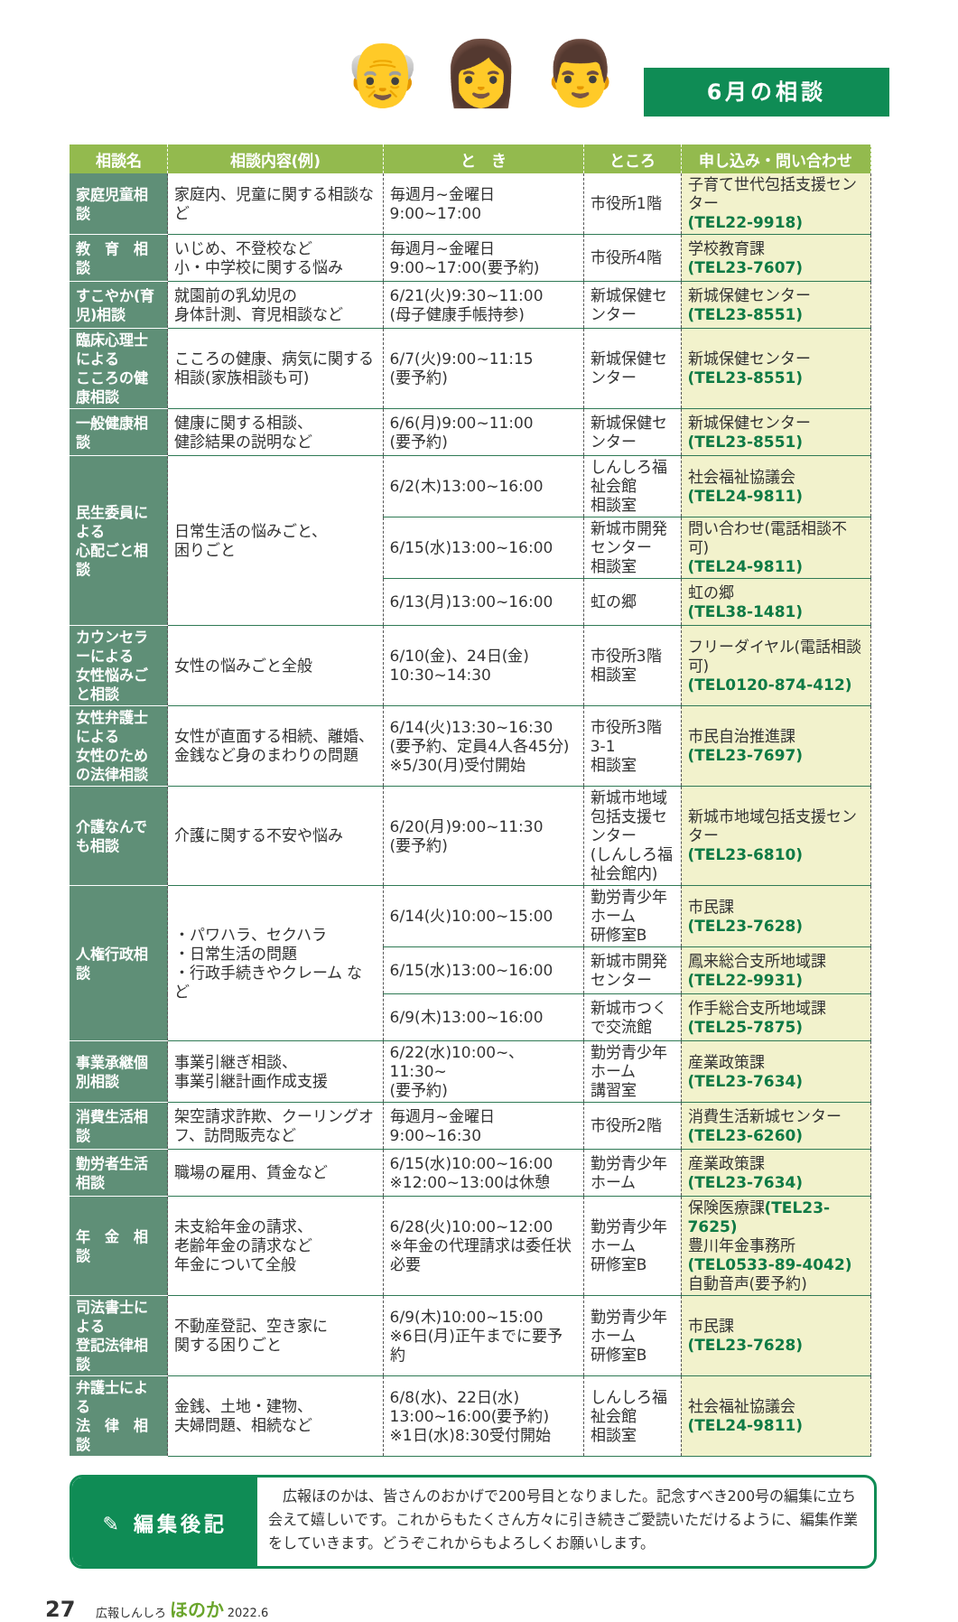👴 👩 👨 6月の相談
| 相談名 | 相談内容(例) | と き | ところ | 申し込み・問い合わせ |
| --- | --- | --- | --- | --- |
| 家庭児童相談 | 家庭内、児童に関する相談など | 毎週月~金曜日 9:00~17:00 | 市役所1階 | 子育て世代包括支援センター (TEL22-9918) |
| 教 育 相 談 | いじめ、不登校など 小・中学校に関する悩み | 毎週月~金曜日 9:00~17:00(要予約) | 市役所4階 | 学校教育課 (TEL23-7607) |
| すこやか(育児)相談 | 就園前の乳幼児の 身体計測、育児相談など | 6/21(火)9:30~11:00 (母子健康手帳持参) | 新城保健センター | 新城保健センター (TEL23-8551) |
| 臨床心理士による こころの健康相談 | こころの健康、病気に関する相談(家族相談も可) | 6/7(火)9:00~11:15 (要予約) | 新城保健センター | 新城保健センター (TEL23-8551) |
| 一般健康相談 | 健康に関する相談、 健診結果の説明など | 6/6(月)9:00~11:00 (要予約) | 新城保健センター | 新城保健センター (TEL23-8551) |
| 民生委員による 心配ごと相談 | 日常生活の悩みごと、 困りごと | 6/2(木)13:00~16:00 | しんしろ福祉会館 相談室 | 社会福祉協議会 (TEL24-9811) |
| | | 6/15(水)13:00~16:00 | 新城市開発センター 相談室 | 問い合わせ(電話相談不可) (TEL24-9811) |
| | | 6/13(月)13:00~16:00 | 虹の郷 | 虹の郷 (TEL38-1481) |
| カウンセラーによる 女性悩みごと相談 | 女性の悩みごと全般 | 6/10(金)、24日(金) 10:30~14:30 | 市役所3階 相談室 | フリーダイヤル(電話相談可) (TEL0120-874-412) |
| 女性弁護士による 女性のための法律相談 | 女性が直面する相続、離婚、金銭など身のまわりの問題 | 6/14(火)13:30~16:30 (要予約、定員4人各45分) ※5/30(月)受付開始 | 市役所3階3-1 相談室 | 市民自治推進課 (TEL23-7697) |
| 介護なんでも相談 | 介護に関する不安や悩み | 6/20(月)9:00~11:30 (要予約) | 新城市地域 包括支援センター (しんしろ福祉会館内) | 新城市地域包括支援センター (TEL23-6810) |
| 人権行政相談 | ・パワハラ、セクハラ ・日常生活の問題 ・行政手続きやクレーム など | 6/14(火)10:00~15:00 | 勤労青少年ホーム 研修室B | 市民課 (TEL23-7628) |
| | | 6/15(水)13:00~16:00 | 新城市開発センター | 鳳来総合支所地域課 (TEL22-9931) |
| | | 6/9(木)13:00~16:00 | 新城市つくで交流館 | 作手総合支所地域課 (TEL25-7875) |
| 事業承継個別相談 | 事業引継ぎ相談、 事業引継計画作成支援 | 6/22(水)10:00~、11:30~ (要予約) | 勤労青少年ホーム 講習室 | 産業政策課 (TEL23-7634) |
| 消費生活相談 | 架空請求詐欺、クーリングオフ、訪問販売など | 毎週月~金曜日 9:00~16:30 | 市役所2階 | 消費生活新城センター (TEL23-6260) |
| 勤労者生活相談 | 職場の雇用、賃金など | 6/15(水)10:00~16:00 ※12:00~13:00は休憩 | 勤労青少年ホーム | 産業政策課 (TEL23-7634) |
| 年 金 相 談 | 未支給年金の請求、 老齢年金の請求など 年金について全般 | 6/28(火)10:00~12:00 ※年金の代理請求は委任状必要 | 勤労青少年ホーム 研修室B | 保険医療課 (TEL23-7625) 豊川年金事務所 (TEL0533-89-4042) 自動音声(要予約) |
| 司法書士による 登記法律相談 | 不動産登記、空き家に 関する困りごと | 6/9(木)10:00~15:00 ※6日(月)正午までに要予約 | 勤労青少年ホーム 研修室B | 市民課 (TEL23-7628) |
| 弁護士による 法 律 相 談 | 金銭、土地・建物、 夫婦問題、相続など | 6/8(水)、22日(水) 13:00~16:00(要予約) ※1日(水)8:30受付開始 | しんしろ福祉会館 相談室 | 社会福祉協議会 (TEL24-9811) |
✎ 編集後記
　広報ほのかは、皆さんのおかげで200号目となりました。記念すべき200号の編集に立ち会えて嬉しいです。これからもたくさん方々に引き続きご愛読いただけるように、編集作業をしていきます。どうぞこれからもよろしくお願いします。
27 広報しんしろ ほのか 2022.6